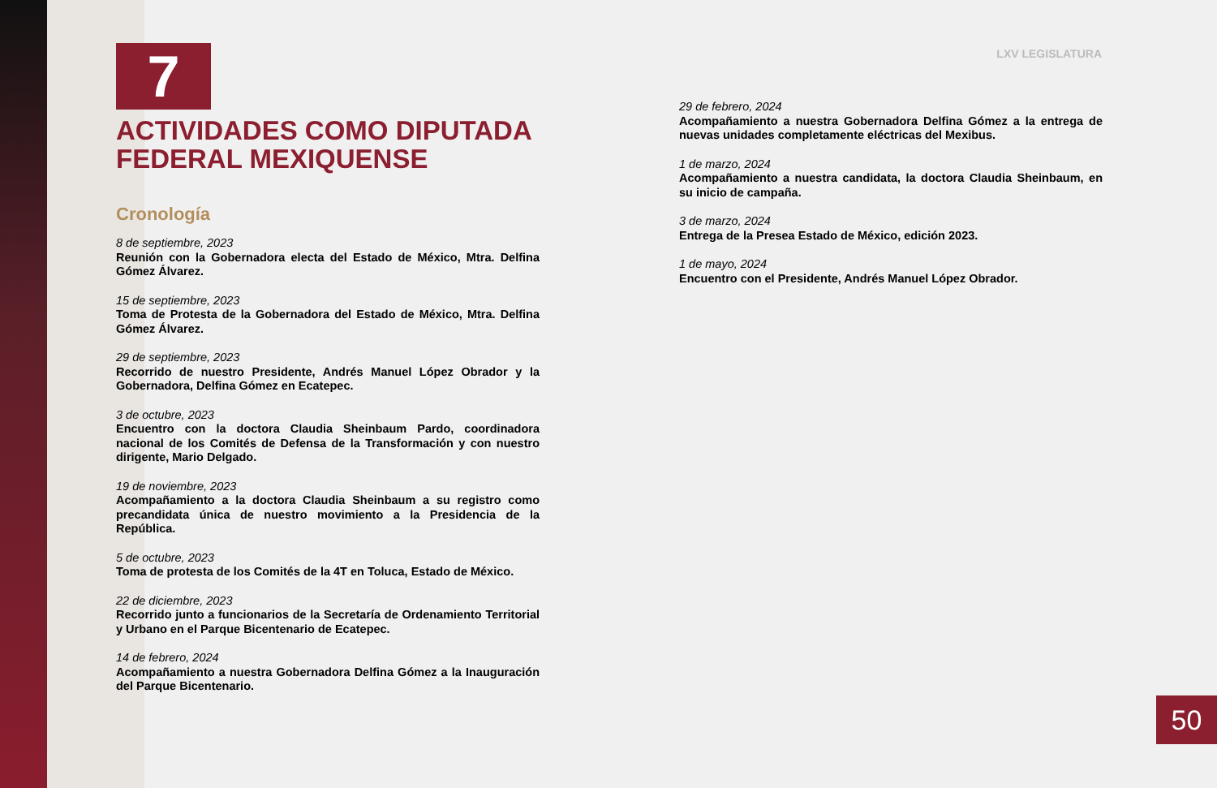LXV LEGISLATURA
7
ACTIVIDADES COMO DIPUTADA FEDERAL MEXIQUENSE
Cronología
8 de septiembre, 2023
Reunión con la Gobernadora electa del Estado de México, Mtra. Delfina Gómez Álvarez.
15 de septiembre, 2023
Toma de Protesta de la Gobernadora del Estado de México, Mtra. Delfina Gómez Álvarez.
29 de septiembre, 2023
Recorrido de nuestro Presidente, Andrés Manuel López Obrador y la Gobernadora, Delfina Gómez en Ecatepec.
3 de octubre, 2023
Encuentro con la doctora Claudia Sheinbaum Pardo, coordinadora nacional de los Comités de Defensa de la Transformación y con nuestro dirigente, Mario Delgado.
19 de noviembre, 2023
Acompañamiento a la doctora Claudia Sheinbaum a su registro como precandidata única de nuestro movimiento a la Presidencia de la República.
5 de octubre, 2023
Toma de protesta de los Comités de la 4T en Toluca, Estado de México.
22 de diciembre, 2023
Recorrido junto a funcionarios de la Secretaría de Ordenamiento Territorial y Urbano en el Parque Bicentenario de Ecatepec.
14 de febrero, 2024
Acompañamiento a nuestra Gobernadora Delfina Gómez a la Inauguración del Parque Bicentenario.
29 de febrero, 2024
Acompañamiento a nuestra Gobernadora Delfina Gómez a la entrega de nuevas unidades completamente eléctricas del Mexibus.
1 de marzo, 2024
Acompañamiento a nuestra candidata, la doctora Claudia Sheinbaum, en su inicio de campaña.
3 de marzo, 2024
Entrega de la Presea Estado de México, edición 2023.
1 de mayo, 2024
Encuentro con el Presidente, Andrés Manuel López Obrador.
50